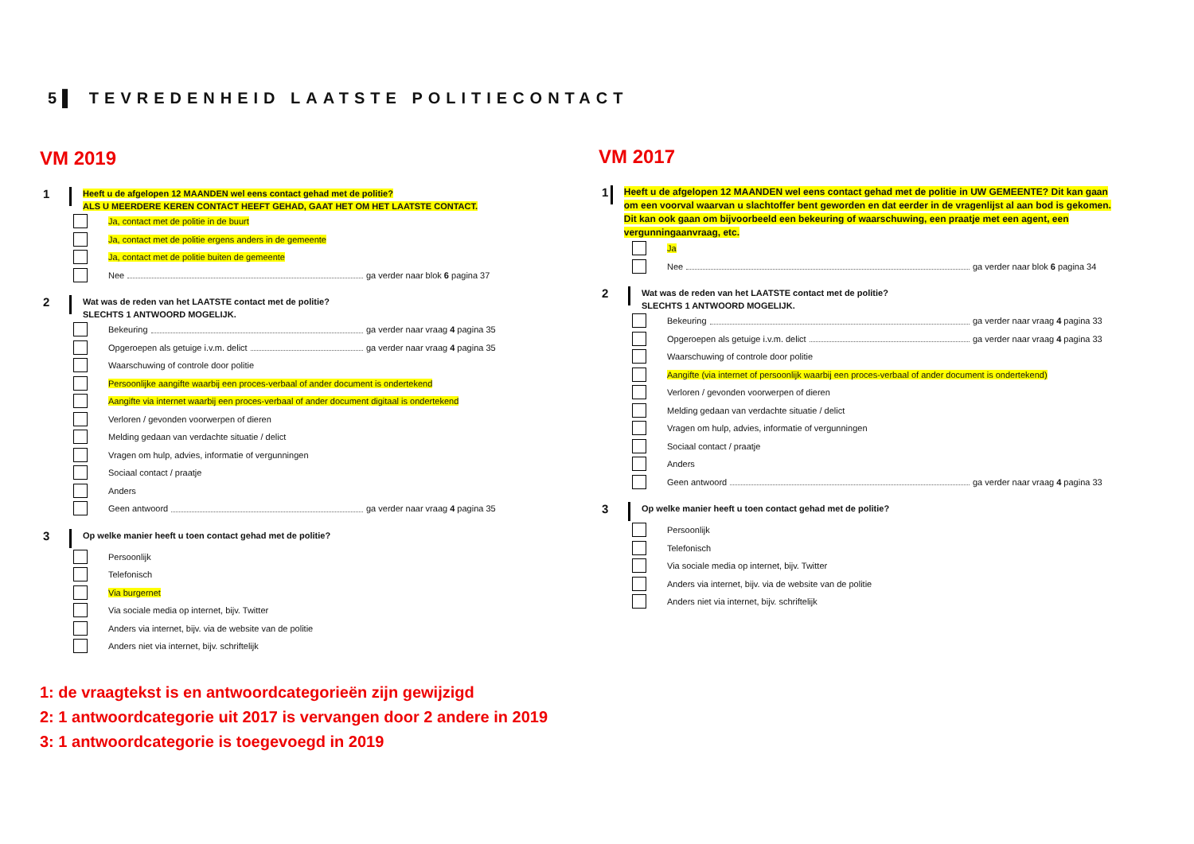5▌ TEVREDENHEID LAATSTE POLITIECONTACT
VM 2019
1
Heeft u de afgelopen 12 MAANDEN wel eens contact gehad met de politie?
ALS U MEERDERE KEREN CONTACT HEEFT GEHAD, GAAT HET OM HET LAATSTE CONTACT.
Ja, contact met de politie in de buurt
Ja, contact met de politie ergens anders in de gemeente
Ja, contact met de politie buiten de gemeente
Nee ga verder naar blok 6 pagina 37
2
Wat was de reden van het LAATSTE contact met de politie?
SLECHTS 1 ANTWOORD MOGELIJK.
Bekeuring ga verder naar vraag 4 pagina 35
Opgeroepen als getuige i.v.m. delict ga verder naar vraag 4 pagina 35
Waarschuwing of controle door politie
Persoonlijke aangifte waarbij een proces-verbaal of ander document is ondertekend
Aangifte via internet waarbij een proces-verbaal of ander document digitaal is ondertekend
Verloren / gevonden voorwerpen of dieren
Melding gedaan van verdachte situatie / delict
Vragen om hulp, advies, informatie of vergunningen
Sociaal contact / praatje
Anders
Geen antwoord ga verder naar vraag 4 pagina 35
3
Op welke manier heeft u toen contact gehad met de politie?
Persoonlijk
Telefonisch
Via burgernet
Via sociale media op internet, bijv. Twitter
Anders via internet, bijv. via de website van de politie
Anders niet via internet, bijv. schriftelijk
VM 2017
1
Heeft u de afgelopen 12 MAANDEN wel eens contact gehad met de politie in UW GEMEENTE? Dit kan gaan om een voorval waarvan u slachtoffer bent geworden en dat eerder in de vragenlijst al aan bod is gekomen. Dit kan ook gaan om bijvoorbeeld een bekeuring of waarschuwing, een praatje met een agent, een vergunningaanvraag, etc.
Ja
Nee ga verder naar blok 6 pagina 34
2
Wat was de reden van het LAATSTE contact met de politie?
SLECHTS 1 ANTWOORD MOGELIJK.
Bekeuring ga verder naar vraag 4 pagina 33
Opgeroepen als getuige i.v.m. delict ga verder naar vraag 4 pagina 33
Waarschuwing of controle door politie
Aangifte (via internet of persoonlijk waarbij een proces-verbaal of ander document is ondertekend)
Verloren / gevonden voorwerpen of dieren
Melding gedaan van verdachte situatie / delict
Vragen om hulp, advies, informatie of vergunningen
Sociaal contact / praatje
Anders
Geen antwoord ga verder naar vraag 4 pagina 33
3
Op welke manier heeft u toen contact gehad met de politie?
Persoonlijk
Telefonisch
Via sociale media op internet, bijv. Twitter
Anders via internet, bijv. via de website van de politie
Anders niet via internet, bijv. schriftelijk
1: de vraagtekst is en antwoordcategorieën zijn gewijzigd
2: 1 antwoordcategorie uit 2017 is vervangen door 2 andere in 2019
3: 1 antwoordcategorie is toegevoegd in 2019